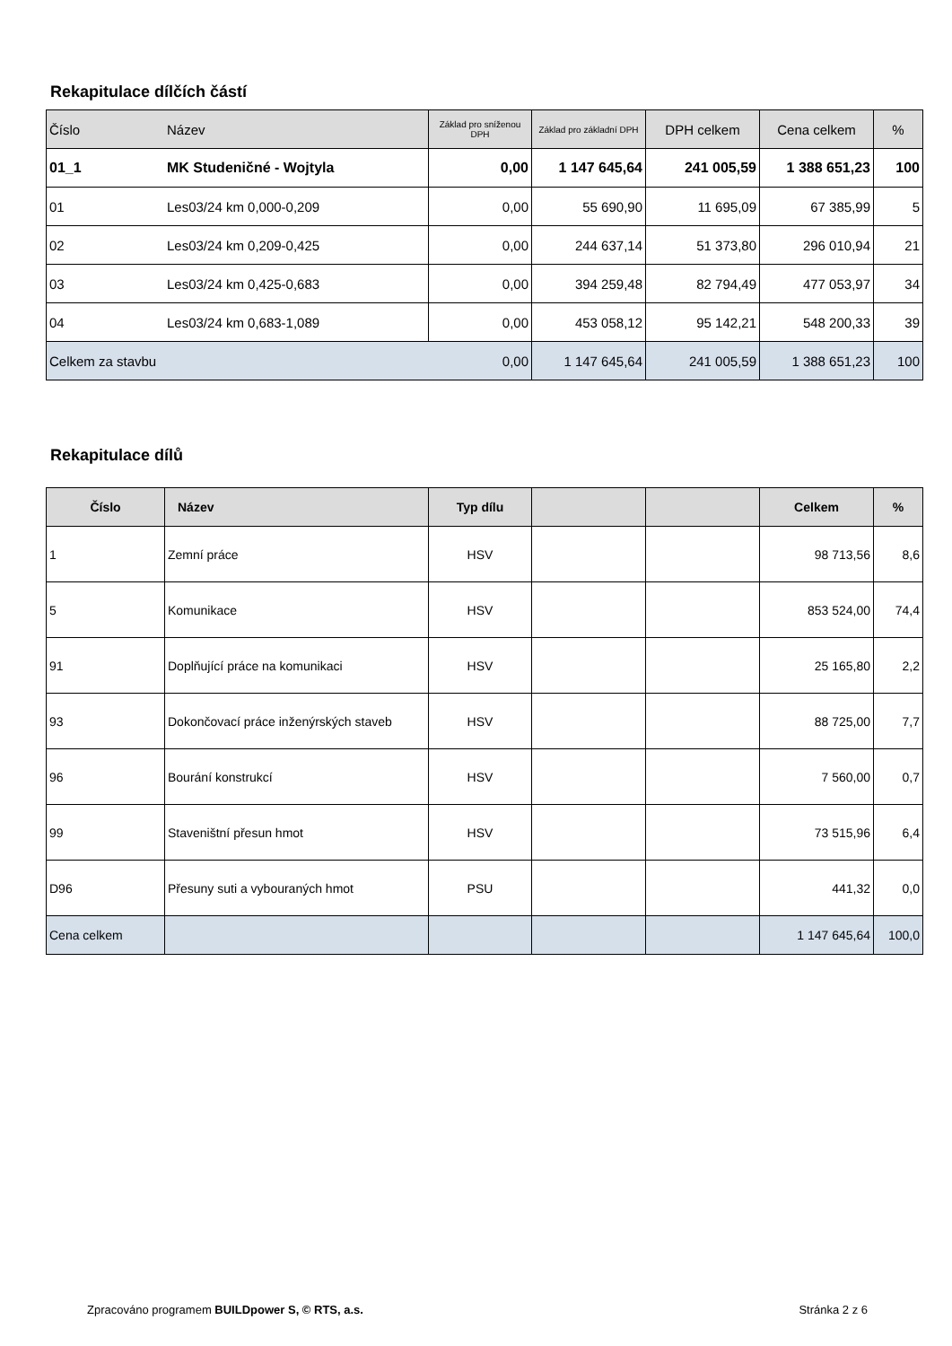Rekapitulace dílčích částí
| Číslo | Název | Základ pro sníženou DPH | Základ pro základní DPH | DPH celkem | Cena celkem | % |
| 01_1 | MK Studeničné - Wojtyla | 0,00 | 1 147 645,64 | 241 005,59 | 1 388 651,23 | 100 |
| 01 | Les03/24 km 0,000-0,209 | 0,00 | 55 690,90 | 11 695,09 | 67 385,99 | 5 |
| 02 | Les03/24 km 0,209-0,425 | 0,00 | 244 637,14 | 51 373,80 | 296 010,94 | 21 |
| 03 | Les03/24 km 0,425-0,683 | 0,00 | 394 259,48 | 82 794,49 | 477 053,97 | 34 |
| 04 | Les03/24 km 0,683-1,089 | 0,00 | 453 058,12 | 95 142,21 | 548 200,33 | 39 |
| Celkem za stavbu | | 0,00 | 1 147 645,64 | 241 005,59 | 1 388 651,23 | 100 |
Rekapitulace dílů
| Číslo | Název | Typ dílu | | | Celkem | % |
| 1 | Zemní práce | HSV | | | 98 713,56 | 8,6 |
| 5 | Komunikace | HSV | | | 853 524,00 | 74,4 |
| 91 | Doplňující práce na komunikaci | HSV | | | 25 165,80 | 2,2 |
| 93 | Dokončovací práce inženýrských staveb | HSV | | | 88 725,00 | 7,7 |
| 96 | Bourání konstrukcí | HSV | | | 7 560,00 | 0,7 |
| 99 | Staveništní přesun hmot | HSV | | | 73 515,96 | 6,4 |
| D96 | Přesuny suti a vybouraných hmot | PSU | | | 441,32 | 0,0 |
| Cena celkem | | | | | 1 147 645,64 | 100,0 |
Zpracováno programem BUILDpower S, © RTS, a.s. Stránka 2 z 6